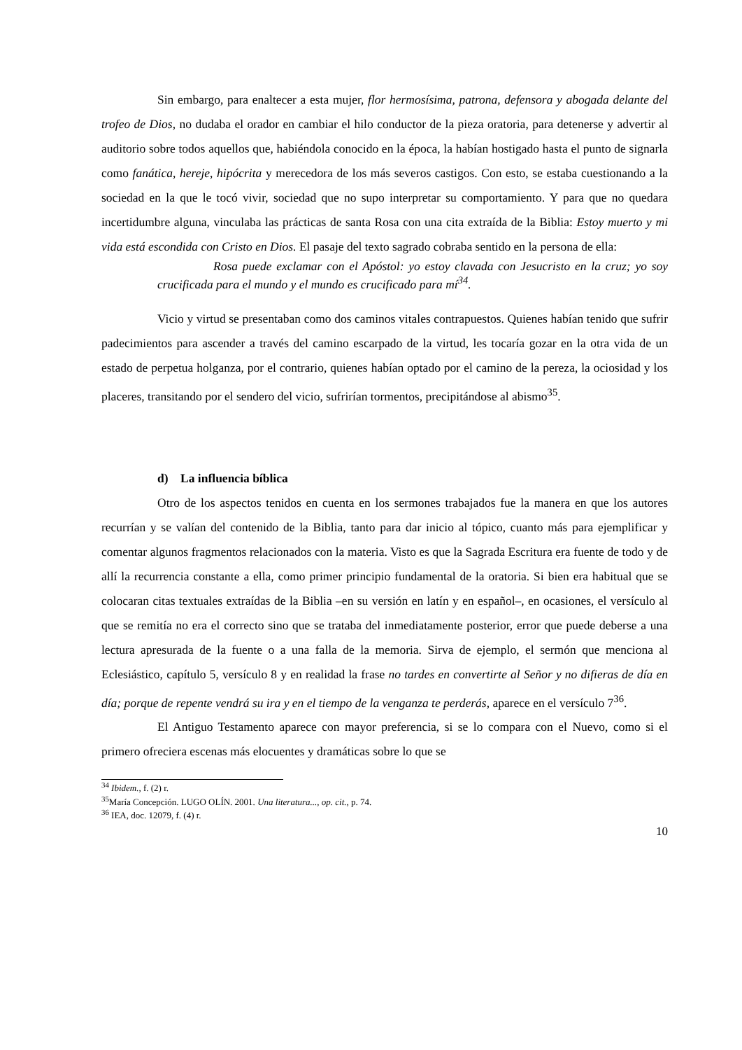Sin embargo, para enaltecer a esta mujer, flor hermosísima, patrona, defensora y abogada delante del trofeo de Dios, no dudaba el orador en cambiar el hilo conductor de la pieza oratoria, para detenerse y advertir al auditorio sobre todos aquellos que, habiéndola conocido en la época, la habían hostigado hasta el punto de signarla como fanática, hereje, hipócrita y merecedora de los más severos castigos. Con esto, se estaba cuestionando a la sociedad en la que le tocó vivir, sociedad que no supo interpretar su comportamiento. Y para que no quedara incertidumbre alguna, vinculaba las prácticas de santa Rosa con una cita extraída de la Biblia: Estoy muerto y mi vida está escondida con Cristo en Dios. El pasaje del texto sagrado cobraba sentido en la persona de ella:
Rosa puede exclamar con el Apóstol: yo estoy clavada con Jesucristo en la cruz; yo soy crucificada para el mundo y el mundo es crucificado para mí<sup>34</sup>.
Vicio y virtud se presentaban como dos caminos vitales contrapuestos. Quienes habían tenido que sufrir padecimientos para ascender a través del camino escarpado de la virtud, les tocaría gozar en la otra vida de un estado de perpetua holganza, por el contrario, quienes habían optado por el camino de la pereza, la ociosidad y los placeres, transitando por el sendero del vicio, sufrirían tormentos, precipitándose al abismo<sup>35</sup>.
d) La influencia bíblica
Otro de los aspectos tenidos en cuenta en los sermones trabajados fue la manera en que los autores recurrían y se valían del contenido de la Biblia, tanto para dar inicio al tópico, cuanto más para ejemplificar y comentar algunos fragmentos relacionados con la materia. Visto es que la Sagrada Escritura era fuente de todo y de allí la recurrencia constante a ella, como primer principio fundamental de la oratoria. Si bien era habitual que se colocaran citas textuales extraídas de la Biblia –en su versión en latín y en español–, en ocasiones, el versículo al que se remitía no era el correcto sino que se trataba del inmediatamente posterior, error que puede deberse a una lectura apresurada de la fuente o a una falla de la memoria. Sirva de ejemplo, el sermón que menciona al Eclesiástico, capítulo 5, versículo 8 y en realidad la frase no tardes en convertirte al Señor y no difieras de día en día; porque de repente vendrá su ira y en el tiempo de la venganza te perderás, aparece en el versículo 7<sup>36</sup>.
El Antiguo Testamento aparece con mayor preferencia, si se lo compara con el Nuevo, como si el primero ofreciera escenas más elocuentes y dramáticas sobre lo que se
<sup>34</sup> Ibidem., f. (2) r.
<sup>35</sup> María Concepción. LUGO OLÍN. 2001. Una literatura..., op. cit., p. 74.
<sup>36</sup> IEA, doc. 12079, f. (4) r.
10